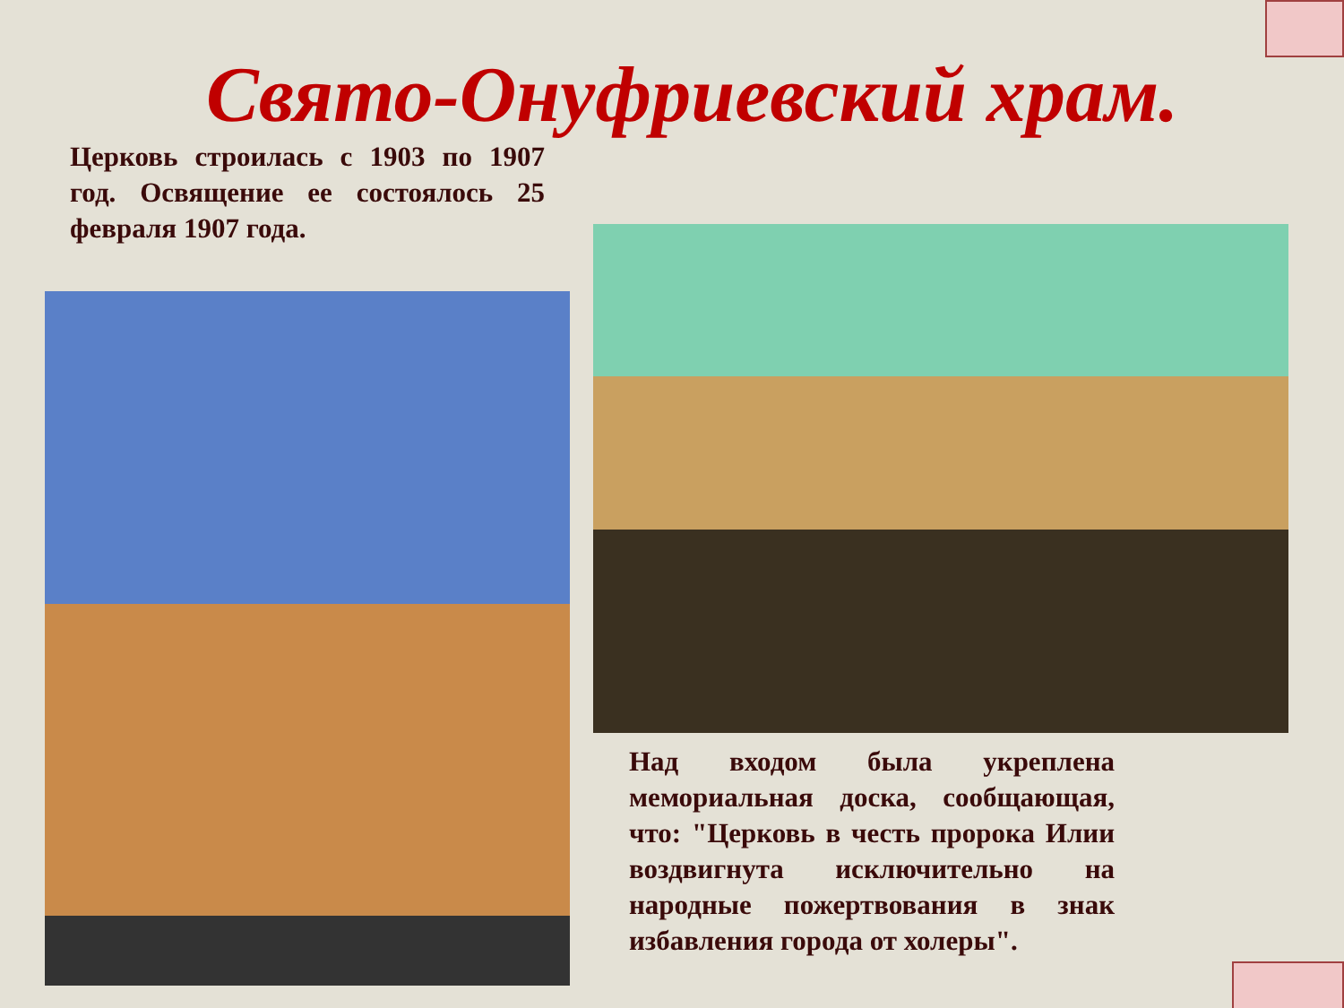Свято-Онуфриевский храм.
Церковь строилась с 1903 по 1907 год. Освящение ее состоялось 25 февраля 1907 года.
Над входом была укреплена мемориальная доска, сообщающая, что: "Церковь в честь пророка Илии воздвигнута исключительно на народные пожертвования в знак избавления города от холеры".